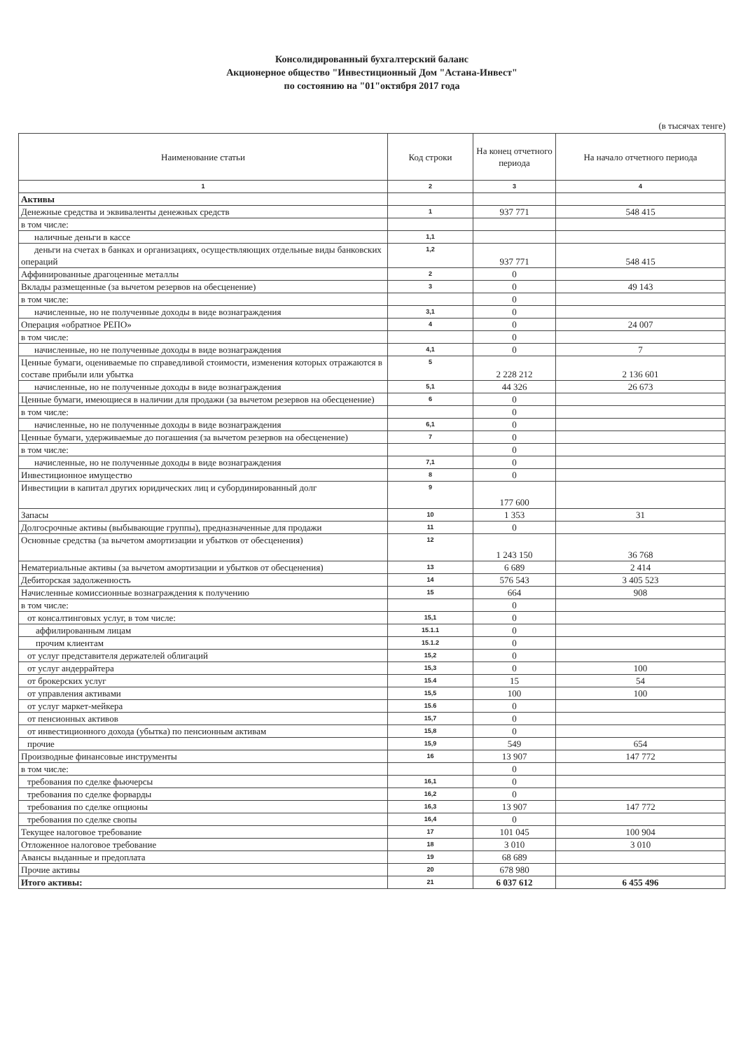Консолидированный бухгалтерский баланс
Акционерное общество "Инвестиционный Дом "Астана-Инвест"
по состоянию на "01"октября 2017 года
(в тысячах тенге)
| Наименование статьи | Код строки | На конец отчетного периода | На начало отчетного периода |
| --- | --- | --- | --- |
| 1 | 2 | 3 | 4 |
| Активы | | | |
| Денежные средства и эквиваленты денежных средств | 1 | 937 771 | 548 415 |
| в том числе: | | | |
| наличные деньги в кассе | 1,1 | | |
| деньги на счетах в банках и организациях, осуществляющих отдельные виды банковских операций | 1,2 | 937 771 | 548 415 |
| Аффинированные драгоценные металлы | 2 | 0 | |
| Вклады размещенные (за вычетом резервов на обесценение) | 3 | 0 | 49 143 |
| в том числе: | | 0 | |
| начисленные, но не полученные доходы в виде вознаграждения | 3,1 | 0 | |
| Операция «обратное РЕПО» | 4 | 0 | 24 007 |
| в том числе: | | 0 | |
| начисленные, но не полученные доходы в виде вознаграждения | 4,1 | 0 | 7 |
| Ценные бумаги, оцениваемые по справедливой стоимости, изменения которых отражаются в составе прибыли или убытка | 5 | 2 228 212 | 2 136 601 |
| начисленные, но не полученные доходы в виде вознаграждения | 5,1 | 44 326 | 26 673 |
| Ценные бумаги, имеющиеся в наличии для продажи (за вычетом резервов на обесценение) | 6 | 0 | |
| в том числе: | | 0 | |
| начисленные, но не полученные доходы в виде вознаграждения | 6,1 | 0 | |
| Ценные бумаги, удерживаемые до погашения (за вычетом резервов на обесценение) | 7 | 0 | |
| в том числе: | | 0 | |
| начисленные, но не полученные доходы в виде вознаграждения | 7,1 | 0 | |
| Инвестиционное имущество | 8 | 0 | |
| Инвестиции в капитал других юридических лиц и субординированный долг | 9 | 177 600 | |
| Запасы | 10 | 1 353 | 31 |
| Долгосрочные активы (выбывающие группы), предназначенные для продажи | 11 | 0 | |
| Основные средства (за вычетом амортизации и убытков от обесценения) | 12 | 1 243 150 | 36 768 |
| Нематериальные активы (за вычетом амортизации и убытков от обесценения) | 13 | 6 689 | 2 414 |
| Дебиторская задолженность | 14 | 576 543 | 3 405 523 |
| Начисленные комиссионные вознаграждения к получению | 15 | 664 | 908 |
| в том числе: | | 0 | |
| от консалтинговых услуг, в том числе: | 15,1 | 0 | |
| аффилированным лицам | 15.1.1 | 0 | |
| прочим клиентам | 15.1.2 | 0 | |
| от услуг представителя держателей облигаций | 15,2 | 0 | |
| от услуг андеррайтера | 15,3 | 0 | 100 |
| от брокерских услуг | 15.4 | 15 | 54 |
| от управления активами | 15,5 | 100 | 100 |
| от услуг маркет-мейкера | 15.6 | 0 | |
| от пенсионных активов | 15,7 | 0 | |
| от инвестиционного дохода (убытка) по пенсионным активам | 15,8 | 0 | |
| прочие | 15,9 | 549 | 654 |
| Производные финансовые инструменты | 16 | 13 907 | 147 772 |
| в том числе: | | 0 | |
| требования по сделке фьючерсы | 16,1 | 0 | |
| требования по сделке форварды | 16,2 | 0 | |
| требования по сделке опционы | 16,3 | 13 907 | 147 772 |
| требования по сделке свопы | 16,4 | 0 | |
| Текущее налоговое требование | 17 | 101 045 | 100 904 |
| Отложенное налоговое требование | 18 | 3 010 | 3 010 |
| Авансы выданные и предоплата | 19 | 68 689 | |
| Прочие активы | 20 | 678 980 | |
| Итого активы: | 21 | 6 037 612 | 6 455 496 |